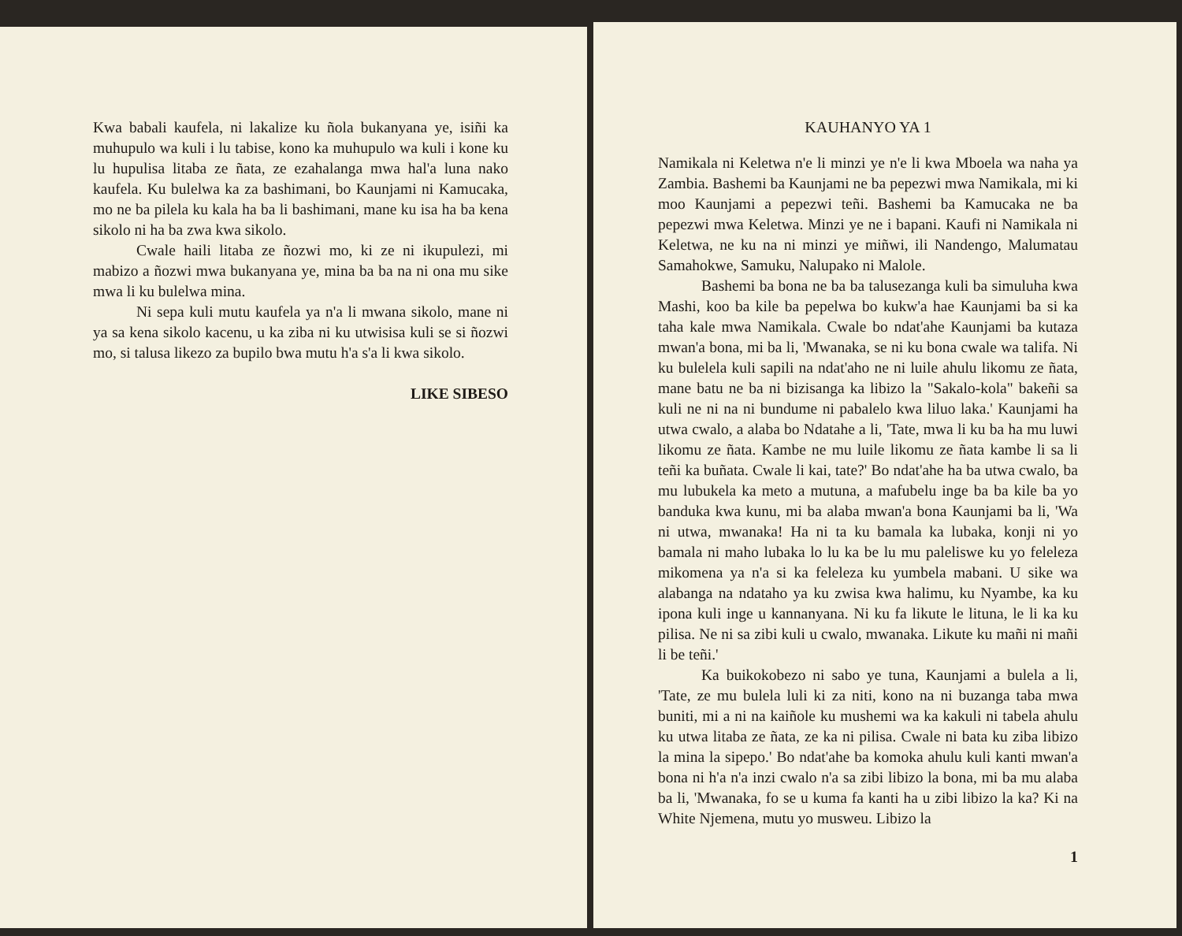Kwa babali kaufela, ni lakalize ku ñola bukanyana ye, isiñi ka muhupulo wa kuli i lu tabise, kono ka muhupulo wa kuli i kone ku lu hupulisa litaba ze ñata, ze ezahalanga mwa hal'a luna nako kaufela. Ku bulelwa ka za bashimani, bo Kaunjami ni Kamucaka, mo ne ba pilela ku kala ha ba li bashimani, mane ku isa ha ba kena sikolo ni ha ba zwa kwa sikolo.
Cwale haili litaba ze ñozwi mo, ki ze ni ikupulezi, mi mabizo a ñozwi mwa bukanyana ye, mina ba ba na ni ona mu sike mwa li ku bulelwa mina.
Ni sepa kuli mutu kaufela ya n'a li mwana sikolo, mane ni ya sa kena sikolo kacenu, u ka ziba ni ku utwisisa kuli se si ñozwi mo, si talusa likezo za bupilo bwa mutu h'a s'a li kwa sikolo.
LIKE SIBESO
KAUHANYO YA 1
Namikala ni Keletwa n'e li minzi ye n'e li kwa Mboela wa naha ya Zambia. Bashemi ba Kaunjami ne ba pepezwi mwa Namikala, mi ki moo Kaunjami a pepezwi teñi. Bashemi ba Kamucaka ne ba pepezwi mwa Keletwa. Minzi ye ne i bapani. Kaufi ni Namikala ni Keletwa, ne ku na ni minzi ye miñwi, ili Nandengo, Malumatau Samahokwe, Samuku, Nalupako ni Malole.
Bashemi ba bona ne ba ba talusezanga kuli ba simuluha kwa Mashi, koo ba kile ba pepelwa bo kukw'a hae Kaunjami ba si ka taha kale mwa Namikala. Cwale bo ndat'ahe Kaunjami ba kutaza mwan'a bona, mi ba li, 'Mwanaka, se ni ku bona cwale wa talifa. Ni ku bulelela kuli sapili na ndat'aho ne ni luile ahulu likomu ze ñata, mane batu ne ba ni bizisanga ka libizo la "Sakalo-kola" bakeñi sa kuli ne ni na ni bundume ni pabalelo kwa liluo laka.' Kaunjami ha utwa cwalo, a alaba bo Ndatahe a li, 'Tate, mwa li ku ba ha mu luwi likomu ze ñata. Kambe ne mu luile likomu ze ñata kambe li sa li teñi ka buñata. Cwale li kai, tate?' Bo ndat'ahe ha ba utwa cwalo, ba mu lubukela ka meto a mutuna, a mafubelu inge ba ba kile ba yo banduka kwa kunu, mi ba alaba mwan'a bona Kaunjami ba li, 'Wa ni utwa, mwanaka! Ha ni ta ku bamala ka lubaka, konji ni yo bamala ni maho lubaka lo lu ka be lu mu paleliswe ku yo feleleza mikomena ya n'a si ka feleleza ku yumbela mabani. U sike wa alabanga na ndataho ya ku zwisa kwa halimu, ku Nyambe, ka ku ipona kuli inge u kannanyana. Ni ku fa likute le lituna, le li ka ku pilisa. Ne ni sa zibi kuli u cwalo, mwanaka. Likute ku mañi ni mañi li be teñi.'
Ka buikokobezo ni sabo ye tuna, Kaunjami a bulela a li, 'Tate, ze mu bulela luli ki za niti, kono na ni buzanga taba mwa buniti, mi a ni na kaiñole ku mushemi wa ka kakuli ni tabela ahulu ku utwa litaba ze ñata, ze ka ni pilisa. Cwale ni bata ku ziba libizo la mina la sipepo.' Bo ndat'ahe ba komoka ahulu kuli kanti mwan'a bona ni h'a n'a inzi cwalo n'a sa zibi libizo la bona, mi ba mu alaba ba li, 'Mwanaka, fo se u kuma fa kanti ha u zibi libizo la ka? Ki na White Njemena, mutu yo musweu. Libizo la
1